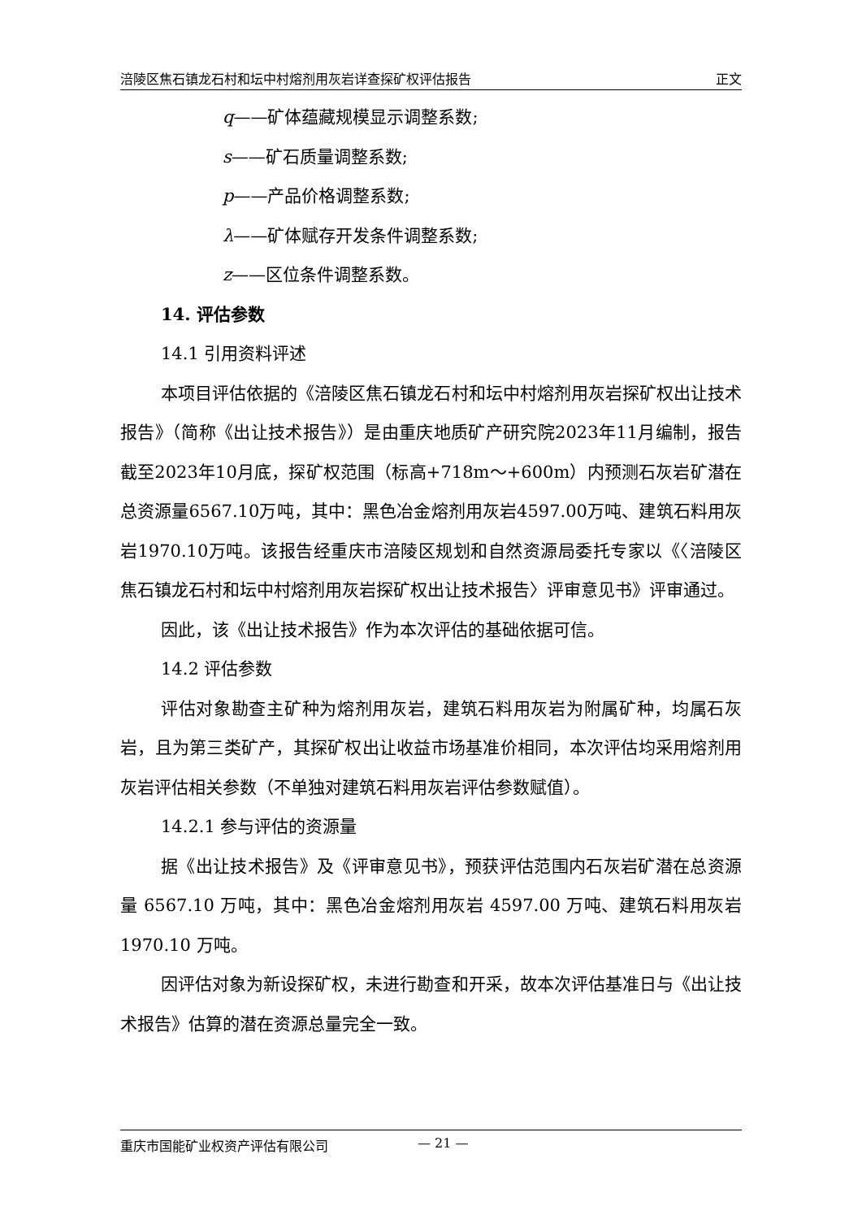涪陵区焦石镇龙石村和坛中村熔剂用灰岩详查探矿权评估报告 正文
q——矿体蕴藏规模显示调整系数;
s——矿石质量调整系数;
p——产品价格调整系数;
λ——矿体赋存开发条件调整系数;
z——区位条件调整系数。
14. 评估参数
14.1 引用资料评述
本项目评估依据的《涪陵区焦石镇龙石村和坛中村熔剂用灰岩探矿权出让技术报告》（简称《出让技术报告》）是由重庆地质矿产研究院2023年11月编制，报告截至2023年10月底，探矿权范围（标高+718m～+600m）内预测石灰岩矿潜在总资源量6567.10万吨，其中：黑色冶金熔剂用灰岩4597.00万吨、建筑石料用灰岩1970.10万吨。该报告经重庆市涪陵区规划和自然资源局委托专家以《〈涪陵区焦石镇龙石村和坛中村熔剂用灰岩探矿权出让技术报告〉评审意见书》评审通过。
因此，该《出让技术报告》作为本次评估的基础依据可信。
14.2 评估参数
评估对象勘查主矿种为熔剂用灰岩，建筑石料用灰岩为附属矿种，均属石灰岩，且为第三类矿产，其探矿权出让收益市场基准价相同，本次评估均采用熔剂用灰岩评估相关参数（不单独对建筑石料用灰岩评估参数赋值）。
14.2.1 参与评估的资源量
据《出让技术报告》及《评审意见书》，预获评估范围内石灰岩矿潜在总资源量 6567.10 万吨，其中：黑色冶金熔剂用灰岩 4597.00 万吨、建筑石料用灰岩 1970.10 万吨。
因评估对象为新设探矿权，未进行勘查和开采，故本次评估基准日与《出让技术报告》估算的潜在资源总量完全一致。
重庆市国能矿业权资产评估有限公司 — 21 —